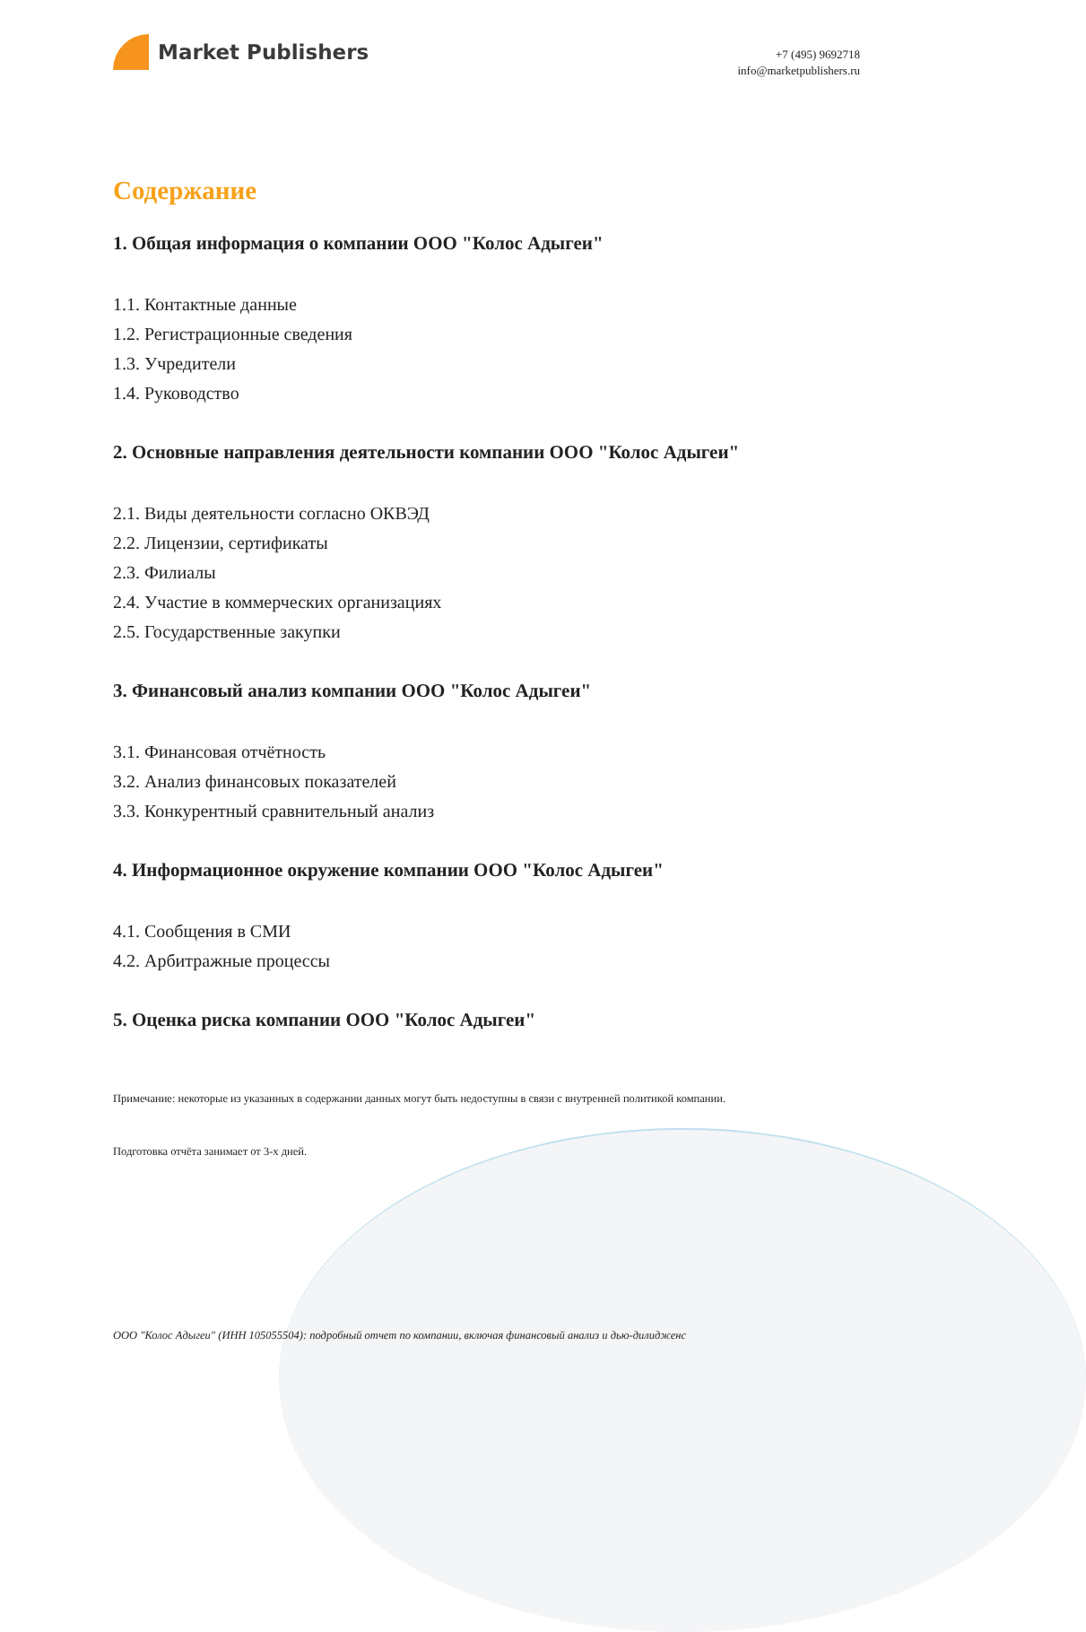Market Publishers
+7 (495) 9692718
info@marketpublishers.ru
Содержание
1. Общая информация о компании ООО "Колос Адыгеи"
1.1. Контактные данные
1.2. Регистрационные сведения
1.3. Учредители
1.4. Руководство
2. Основные направления деятельности компании ООО "Колос Адыгеи"
2.1. Виды деятельности согласно ОКВЭД
2.2. Лицензии, сертификаты
2.3. Филиалы
2.4. Участие в коммерческих организациях
2.5. Государственные закупки
3. Финансовый анализ компании ООО "Колос Адыгеи"
3.1. Финансовая отчётность
3.2. Анализ финансовых показателей
3.3. Конкурентный сравнительный анализ
4. Информационное окружение компании ООО "Колос Адыгеи"
4.1. Сообщения в СМИ
4.2. Арбитражные процессы
5. Оценка риска компании ООО "Колос Адыгеи"
Примечание: некоторые из указанных в содержании данных могут быть недоступны в связи с внутренней политикой компании.
Подготовка отчёта занимает от 3-х дней.
ООО "Колос Адыгеи" (ИНН 105055504): подробный отчет по компании, включая финансовый анализ и дью-дилидженс